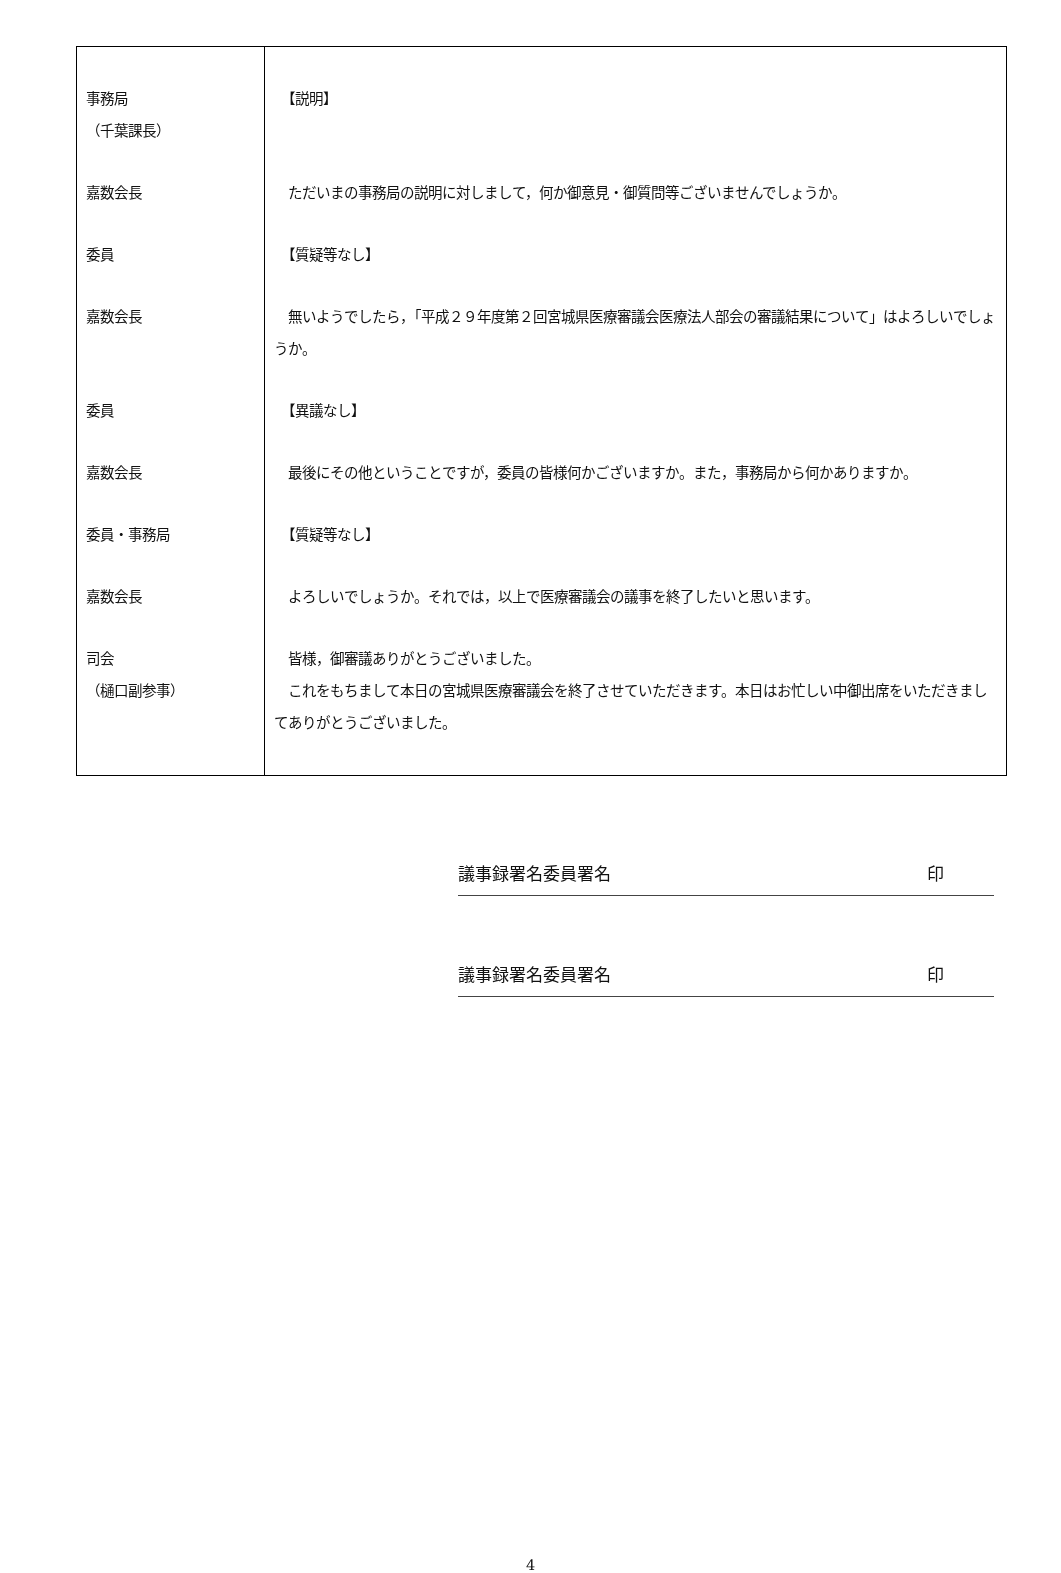| 事務局 （千葉課長） | 【説明】 |
| 嘉数会長 | ただいまの事務局の説明に対しまして，何か御意見・御質問等ございませんでしょうか。 |
| 委員 | 【質疑等なし】 |
| 嘉数会長 | 無いようでしたら，「平成２９年度第２回宮城県医療審議会医療法人部会の審議結果について」はよろしいでしょうか。 |
| 委員 | 【異議なし】 |
| 嘉数会長 | 最後にその他ということですが，委員の皆様何かございますか。また，事務局から何かありますか。 |
| 委員・事務局 | 【質疑等なし】 |
| 嘉数会長 | よろしいでしょうか。それでは，以上で医療審議会の議事を終了したいと思います。 |
| 司会 （樋口副参事） | 皆様，御審議ありがとうございました。 これをもちまして本日の宮城県医療審議会を終了させていただきます。本日はお忙しい中御出席をいただきましてありがとうございました。 |
議事録署名委員署名 印
議事録署名委員署名 印
4